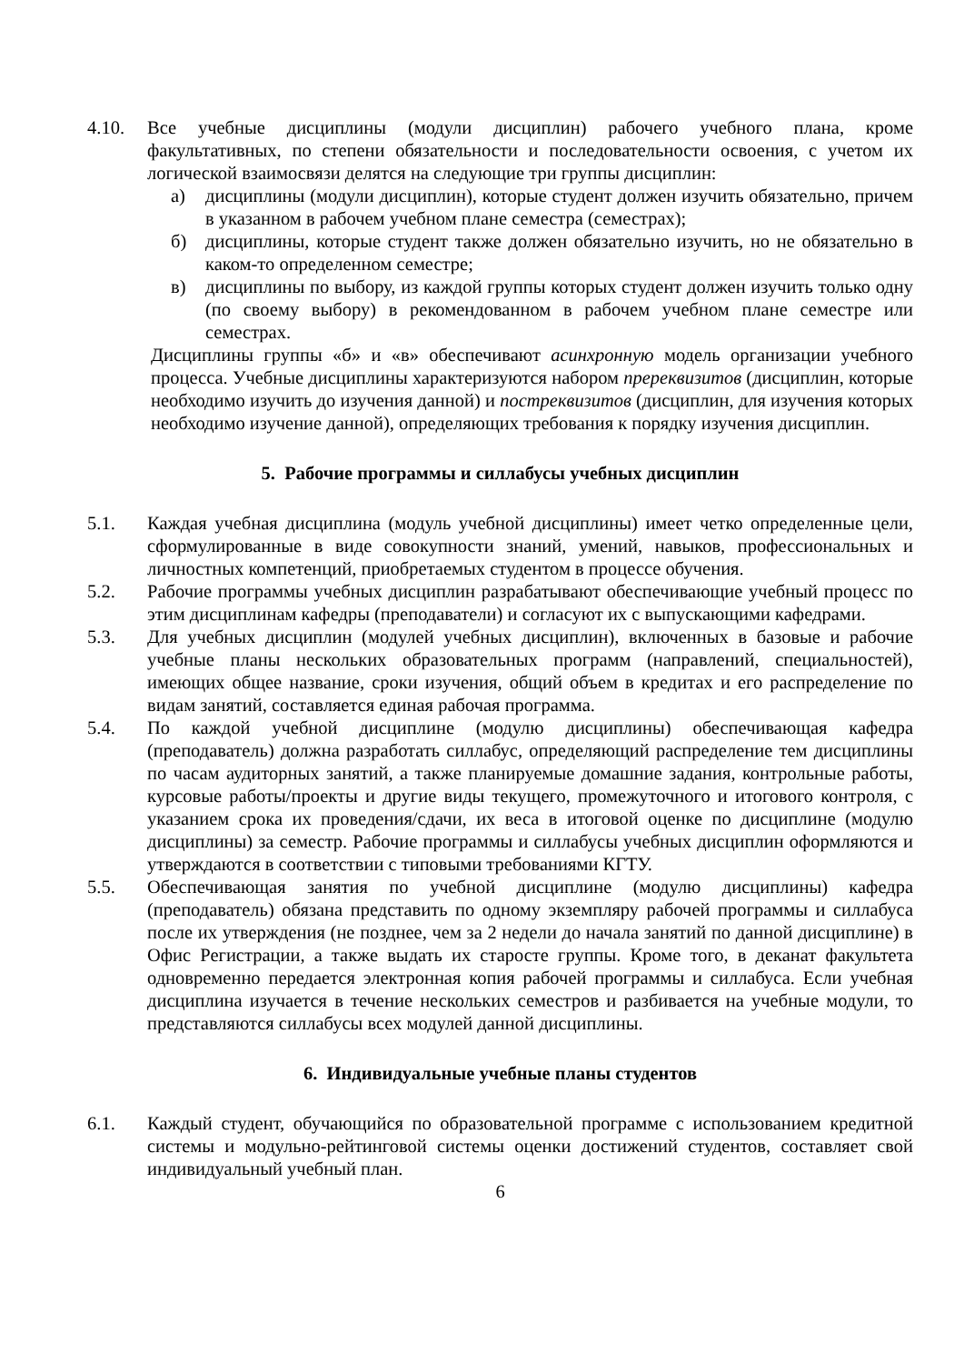4.10. Все учебные дисциплины (модули дисциплин) рабочего учебного плана, кроме факультативных, по степени обязательности и последовательности освоения, с учетом их логической взаимосвязи делятся на следующие три группы дисциплин:
а) дисциплины (модули дисциплин), которые студент должен изучить обязательно, причем в указанном в рабочем учебном плане семестра (семестрах);
б) дисциплины, которые студент также должен обязательно изучить, но не обязательно в каком-то определенном семестре;
в) дисциплины по выбору, из каждой группы которых студент должен изучить только одну (по своему выбору) в рекомендованном в рабочем учебном плане семестре или семестрах.
Дисциплины группы «б» и «в» обеспечивают асинхронную модель организации учебного процесса. Учебные дисциплины характеризуются набором пререквизитов (дисциплин, которые необходимо изучить до изучения данной) и постреквизитов (дисциплин, для изучения которых необходимо изучение данной), определяющих требования к порядку изучения дисциплин.
5. Рабочие программы и силлабусы учебных дисциплин
5.1. Каждая учебная дисциплина (модуль учебной дисциплины) имеет четко определенные цели, сформулированные в виде совокупности знаний, умений, навыков, профессиональных и личностных компетенций, приобретаемых студентом в процессе обучения.
5.2. Рабочие программы учебных дисциплин разрабатывают обеспечивающие учебный процесс по этим дисциплинам кафедры (преподаватели) и согласуют их с выпускающими кафедрами.
5.3. Для учебных дисциплин (модулей учебных дисциплин), включенных в базовые и рабочие учебные планы нескольких образовательных программ (направлений, специальностей), имеющих общее название, сроки изучения, общий объем в кредитах и его распределение по видам занятий, составляется единая рабочая программа.
5.4. По каждой учебной дисциплине (модулю дисциплины) обеспечивающая кафедра (преподаватель) должна разработать силлабус, определяющий распределение тем дисциплины по часам аудиторных занятий, а также планируемые домашние задания, контрольные работы, курсовые работы/проекты и другие виды текущего, промежуточного и итогового контроля, с указанием срока их проведения/сдачи, их веса в итоговой оценке по дисциплине (модулю дисциплины) за семестр. Рабочие программы и силлабусы учебных дисциплин оформляются и утверждаются в соответствии с типовыми требованиями КГТУ.
5.5. Обеспечивающая занятия по учебной дисциплине (модулю дисциплины) кафедра (преподаватель) обязана представить по одному экземпляру рабочей программы и силлабуса после их утверждения (не позднее, чем за 2 недели до начала занятий по данной дисциплине) в Офис Регистрации, а также выдать их старосте группы. Кроме того, в деканат факультета одновременно передается электронная копия рабочей программы и силлабуса. Если учебная дисциплина изучается в течение нескольких семестров и разбивается на учебные модули, то представляются силлабусы всех модулей данной дисциплины.
6. Индивидуальные учебные планы студентов
6.1. Каждый студент, обучающийся по образовательной программе с использованием кредитной системы и модульно-рейтинговой системы оценки достижений студентов, составляет свой индивидуальный учебный план.
6